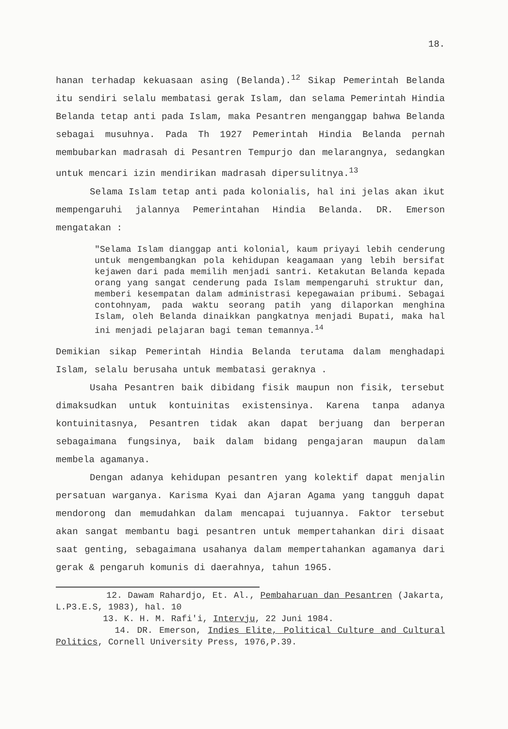18.
hanan terhadap kekuasaan asing (Belanda).<sup>12</sup> Sikap Pemerintah Belanda itu sendiri selalu membatasi gerak Islam, dan selama Pemerintah Hindia Belanda tetap anti pada Islam, maka Pesantren menganggap bahwa Belanda sebagai musuhnya. Pada Th 1927 Pemerintah Hindia Belanda pernah membubarkan madrasah di Pesantren Tempurjo dan melarangnya, sedangkan untuk mencari izin mendirikan madrasah dipersulitnya.<sup>13</sup>
Selama Islam tetap anti pada kolonialis, hal ini jelas akan ikut mempengaruhi jalannya Pemerintahan Hindia Belanda. DR. Emerson mengatakan :
"Selama Islam dianggap anti kolonial, kaum priyayi lebih cenderung untuk mengembangkan pola kehidupan keagamaan yang lebih bersifat kejawen dari pada memilih menjadi santri. Ketakutan Belanda kepada orang yang sangat cenderung pada Islam mempengaruhi struktur dan, memberi kesempatan dalam administrasi kepegawaian pribumi. Sebagai contohnyam, pada waktu seorang patih yang dilaporkan menghina Islam, oleh Belanda dinaikkan pangkatnya menjadi Bupati, maka hal ini menjadi pelajaran bagi teman temannya.<sup>14</sup>
Demikian sikap Pemerintah Hindia Belanda terutama dalam menghadapi Islam, selalu berusaha untuk membatasi geraknya .
Usaha Pesantren baik dibidang fisik maupun non fisik, tersebut dimaksudkan untuk kontuinitas existensinya. Karena tanpa adanya kontuinitasnya, Pesantren tidak akan dapat berjuang dan berperan sebagaimana fungsinya, baik dalam bidang pengajaran maupun dalam membela agamanya.
Dengan adanya kehidupan pesantren yang kolektif dapat menjalin persatuan warganya. Karisma Kyai dan Ajaran Agama yang tangguh dapat mendorong dan memudahkan dalam mencapai tujuannya. Faktor tersebut akan sangat membantu bagi pesantren untuk mempertahankan diri disaat saat genting, sebagaimana usahanya dalam mempertahankan agamanya dari gerak & pengaruh komunis di daerahnya, tahun 1965.
12. Dawam Rahardjo, Et. Al., Pembaharuan dan Pesantren (Jakarta, L.P3.E.S, 1983), hal. 10
13. K. H. M. Rafi'i, Intervju, 22 Juni 1984.
14. DR. Emerson, Indies Elite, Political Culture and Cultural Politics, Cornell University Press, 1976,P.39.